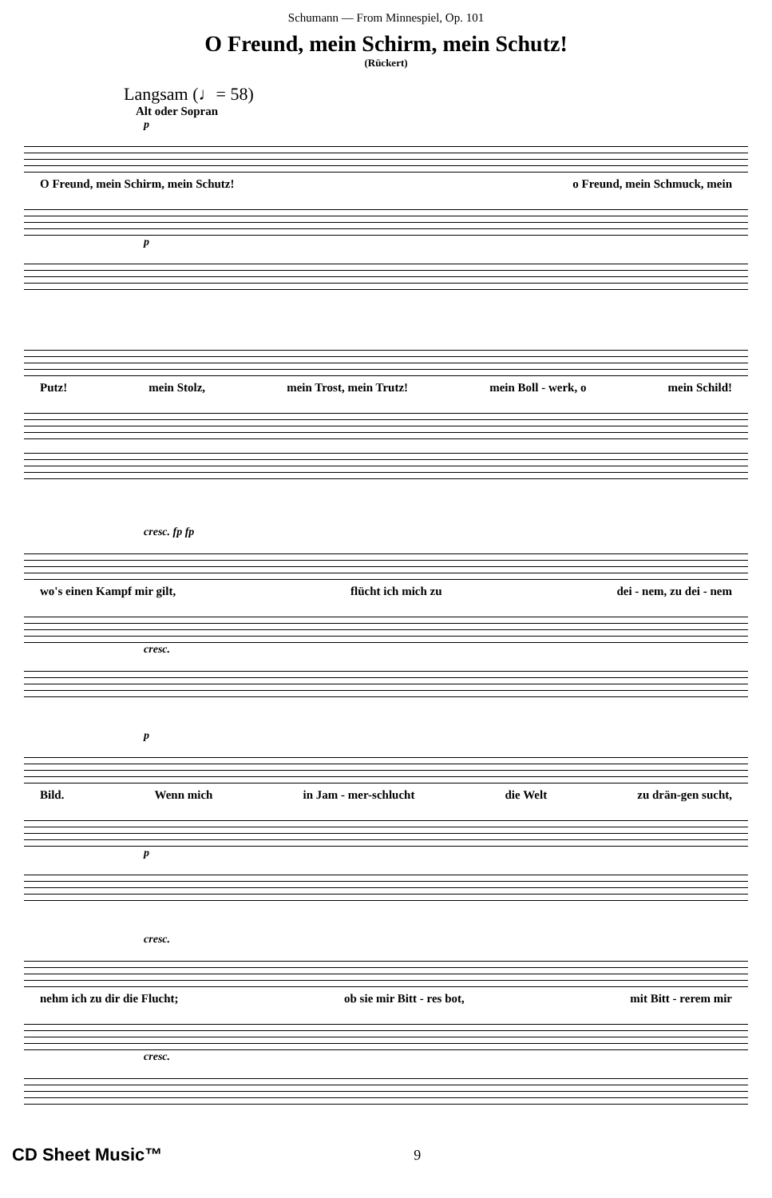Schumann — From Minnespiel, Op. 101
O Freund, mein Schirm, mein Schutz!
(Rückert)
Langsam (♩= 58)
Alt oder Sopran
p
O Freund, mein Schirm, mein Schutz! o Freund, mein Schmuck, mein
p
Putz! mein Stolz, mein Trost, mein Trutz! mein Boll - werk, o mein Schild!
cresc. fp fp
wo's einen Kampf mir gilt, flücht ich mich zu dei - nem, zu dei - nem
cresc.
p
Bild. Wenn mich in Jam - mer-schlucht die Welt zu drän-gen sucht,
p
cresc.
nehm ich zu dir die Flucht; ob sie mir Bitt - res bot, mit Bitt - rerem mir
cresc.
CD Sheet Music™ 9